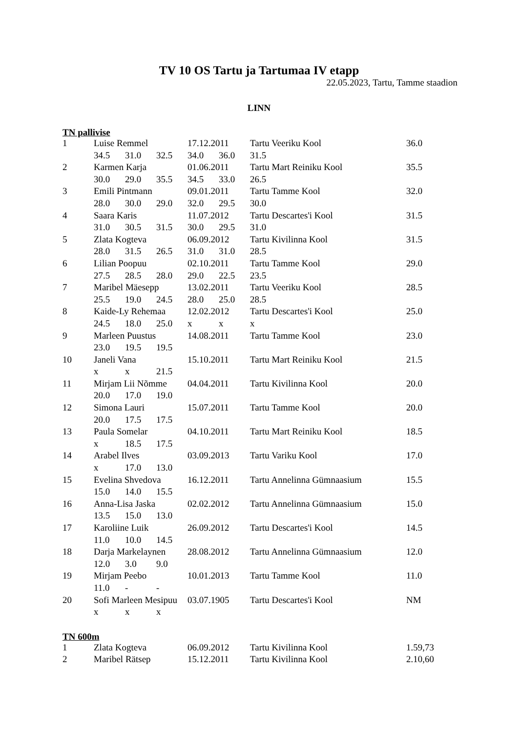TV 10 OS Tartu ja Tartumaa IV etapp
22.05.2023, Tartu, Tamme staadion
LINN
TN pallivise
| 1 | Luise Remmel | | | 17.12.2011 | | Tartu Veeriku Kool | 36.0 |
| | 34.5 | 31.0 | 32.5 | 34.0 | 36.0 | 31.5 | |
| 2 | Karmen Karja | | | 01.06.2011 | | Tartu Mart Reiniku Kool | 35.5 |
| | 30.0 | 29.0 | 35.5 | 34.5 | 33.0 | 26.5 | |
| 3 | Emili Pintmann | | | 09.01.2011 | | Tartu Tamme Kool | 32.0 |
| | 28.0 | 30.0 | 29.0 | 32.0 | 29.5 | 30.0 | |
| 4 | Saara Karis | | | 11.07.2012 | | Tartu Descartes'i Kool | 31.5 |
| | 31.0 | 30.5 | 31.5 | 30.0 | 29.5 | 31.0 | |
| 5 | Zlata Kogteva | | | 06.09.2012 | | Tartu Kivilinna Kool | 31.5 |
| | 28.0 | 31.5 | 26.5 | 31.0 | 31.0 | 28.5 | |
| 6 | Lilian Poopuu | | | 02.10.2011 | | Tartu Tamme Kool | 29.0 |
| | 27.5 | 28.5 | 28.0 | 29.0 | 22.5 | 23.5 | |
| 7 | Maribel Mäesepp | | | 13.02.2011 | | Tartu Veeriku Kool | 28.5 |
| | 25.5 | 19.0 | 24.5 | 28.0 | 25.0 | 28.5 | |
| 8 | Kaide-Ly Rehemaa | | | 12.02.2012 | | Tartu Descartes'i Kool | 25.0 |
| | 24.5 | 18.0 | 25.0 | x | x | x | |
| 9 | Marleen Puustus | | | 14.08.2011 | | Tartu Tamme Kool | 23.0 |
| | 23.0 | 19.5 | 19.5 | | | | |
| 10 | Janeli Vana | | | 15.10.2011 | | Tartu Mart Reiniku Kool | 21.5 |
| | x | x | 21.5 | | | | |
| 11 | Mirjam Lii Nõmme | | | 04.04.2011 | | Tartu Kivilinna Kool | 20.0 |
| | 20.0 | 17.0 | 19.0 | | | | |
| 12 | Simona Lauri | | | 15.07.2011 | | Tartu Tamme Kool | 20.0 |
| | 20.0 | 17.5 | 17.5 | | | | |
| 13 | Paula Somelar | | | 04.10.2011 | | Tartu Mart Reiniku Kool | 18.5 |
| | x | 18.5 | 17.5 | | | | |
| 14 | Arabel Ilves | | | 03.09.2013 | | Tartu Variku Kool | 17.0 |
| | x | 17.0 | 13.0 | | | | |
| 15 | Evelina Shvedova | | | 16.12.2011 | | Tartu Annelinna Gümnaasium | 15.5 |
| | 15.0 | 14.0 | 15.5 | | | | |
| 16 | Anna-Lisa Jaska | | | 02.02.2012 | | Tartu Annelinna Gümnaasium | 15.0 |
| | 13.5 | 15.0 | 13.0 | | | | |
| 17 | Karoliine Luik | | | 26.09.2012 | | Tartu Descartes'i Kool | 14.5 |
| | 11.0 | 10.0 | 14.5 | | | | |
| 18 | Darja Markelaynen | | | 28.08.2012 | | Tartu Annelinna Gümnaasium | 12.0 |
| | 12.0 | 3.0 | 9.0 | | | | |
| 19 | Mirjam Peebo | | | 10.01.2013 | | Tartu Tamme Kool | 11.0 |
| | 11.0 | - | - | | | | |
| 20 | Sofi Marleen Mesipuu | | | 03.07.1905 | | Tartu Descartes'i Kool | NM |
| | x | x | x | | | | |
TN 600m
| 1 | Zlata Kogteva | 06.09.2012 | Tartu Kivilinna Kool | 1.59,73 |
| 2 | Maribel Rätsep | 15.12.2011 | Tartu Kivilinna Kool | 2.10,60 |